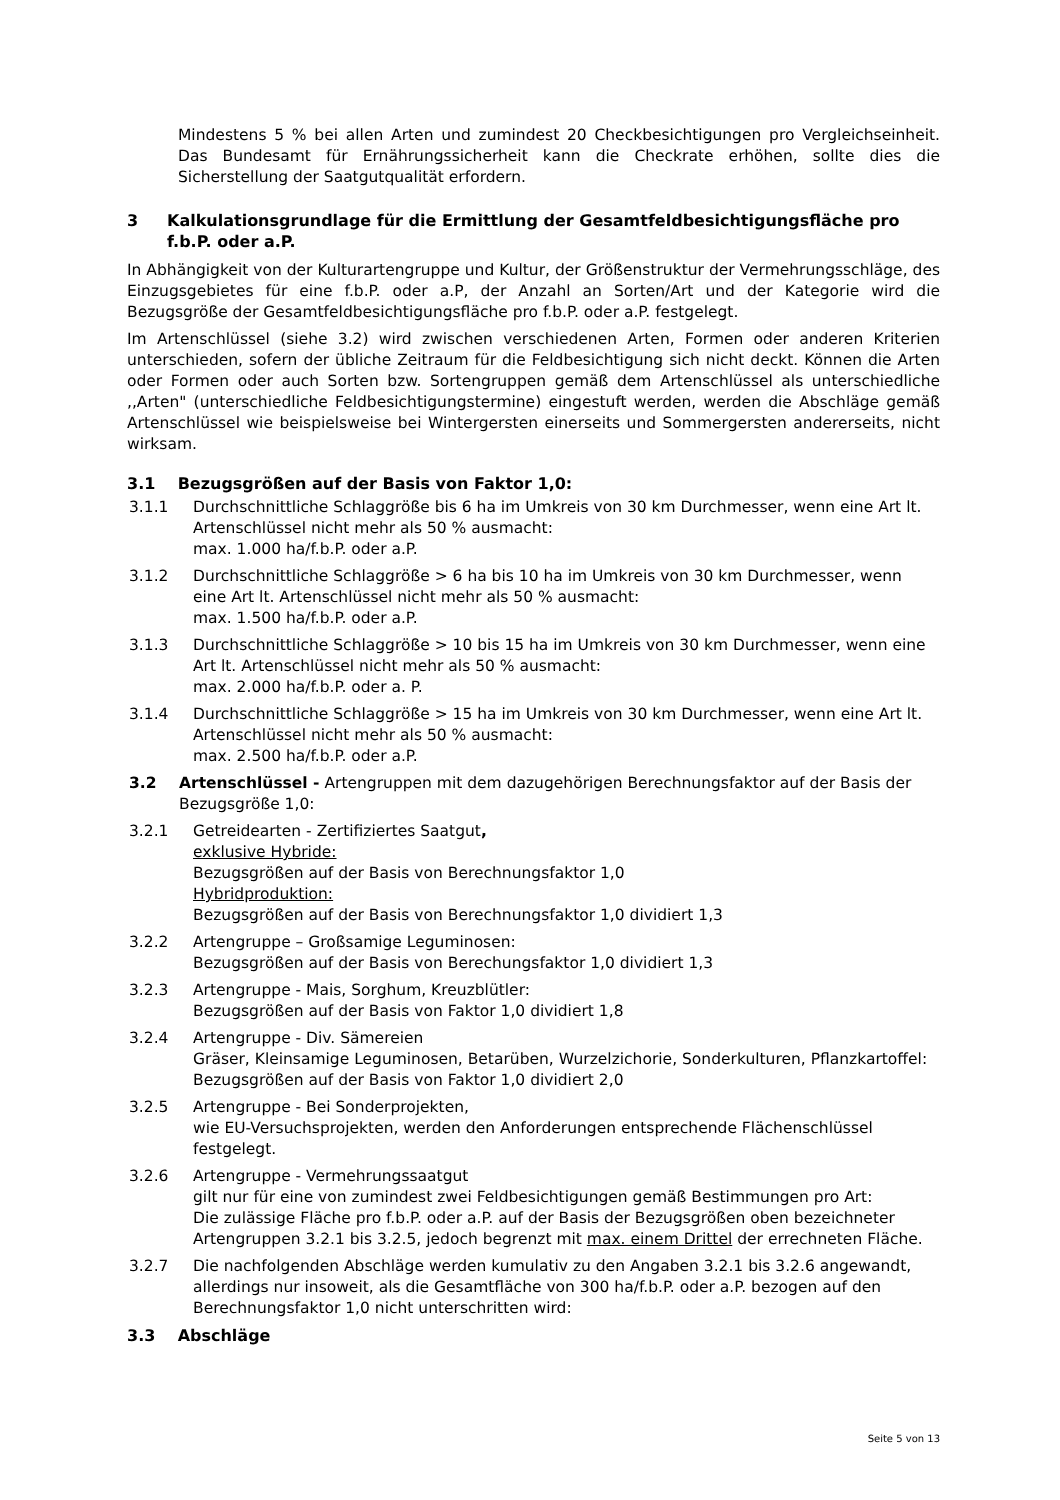Mindestens 5 % bei allen Arten und zumindest 20 Checkbesichtigungen pro Vergleichseinheit. Das Bundesamt für Ernährungssicherheit kann die Checkrate erhöhen, sollte dies die Sicherstellung der Saatgutqualität erfordern.
3 Kalkulationsgrundlage für die Ermittlung der Gesamtfeldbesichtigungsfläche pro f.b.P. oder a.P.
In Abhängigkeit von der Kulturartengruppe und Kultur, der Größenstruktur der Vermehrungsschläge, des Einzugsgebietes für eine f.b.P. oder a.P, der Anzahl an Sorten/Art und der Kategorie wird die Bezugsgröße der Gesamtfeldbesichtigungsfläche pro f.b.P. oder a.P. festgelegt.
Im Artenschlüssel (siehe 3.2) wird zwischen verschiedenen Arten, Formen oder anderen Kriterien unterschieden, sofern der übliche Zeitraum für die Feldbesichtigung sich nicht deckt. Können die Arten oder Formen oder auch Sorten bzw. Sortengruppen gemäß dem Artenschlüssel als unterschiedliche ,,Arten" (unterschiedliche Feldbesichtigungstermine) eingestuft werden, werden die Abschläge gemäß Artenschlüssel wie beispielsweise bei Wintergersten einerseits und Sommergersten andererseits, nicht wirksam.
3.1 Bezugsgrößen auf der Basis von Faktor 1,0:
3.1.1 Durchschnittliche Schlaggröße bis 6 ha im Umkreis von 30 km Durchmesser, wenn eine Art lt. Artenschlüssel nicht mehr als 50 % ausmacht:
max. 1.000 ha/f.b.P. oder a.P.
3.1.2 Durchschnittliche Schlaggröße > 6 ha bis 10 ha im Umkreis von 30 km Durchmesser, wenn eine Art lt. Artenschlüssel nicht mehr als 50 % ausmacht:
max. 1.500 ha/f.b.P. oder a.P.
3.1.3 Durchschnittliche Schlaggröße > 10 bis 15 ha im Umkreis von 30 km Durchmesser, wenn eine Art lt. Artenschlüssel nicht mehr als 50 % ausmacht:
max. 2.000 ha/f.b.P. oder a. P.
3.1.4 Durchschnittliche Schlaggröße > 15 ha im Umkreis von 30 km Durchmesser, wenn eine Art lt. Artenschlüssel nicht mehr als 50 % ausmacht:
max. 2.500 ha/f.b.P. oder a.P.
3.2 Artenschlüssel - Artengruppen mit dem dazugehörigen Berechnungsfaktor auf der Basis der Bezugsgröße 1,0:
3.2.1 Getreidearten - Zertifiziertes Saatgut,
exklusive Hybride:
Bezugsgrößen auf der Basis von Berechnungsfaktor 1,0
Hybridproduktion:
Bezugsgrößen auf der Basis von Berechnungsfaktor 1,0 dividiert 1,3
3.2.2 Artengruppe – Großsamige Leguminosen:
Bezugsgrößen auf der Basis von Berechungsfaktor 1,0 dividiert 1,3
3.2.3 Artengruppe - Mais, Sorghum, Kreuzblütler:
Bezugsgrößen auf der Basis von Faktor 1,0 dividiert 1,8
3.2.4 Artengruppe - Div. Sämereien
Gräser, Kleinsamige Leguminosen, Betarüben, Wurzelzichorie, Sonderkulturen, Pflanzkartoffel:
Bezugsgrößen auf der Basis von Faktor 1,0 dividiert 2,0
3.2.5 Artengruppe - Bei Sonderprojekten,
wie EU-Versuchsprojekten, werden den Anforderungen entsprechende Flächenschlüssel festgelegt.
3.2.6 Artengruppe - Vermehrungssaatgut
gilt nur für eine von zumindest zwei Feldbesichtigungen gemäß Bestimmungen pro Art:
Die zulässige Fläche pro f.b.P. oder a.P. auf der Basis der Bezugsgrößen oben bezeichneter Artengruppen 3.2.1 bis 3.2.5, jedoch begrenzt mit max. einem Drittel der errechneten Fläche.
3.2.7 Die nachfolgenden Abschläge werden kumulativ zu den Angaben 3.2.1 bis 3.2.6 angewandt, allerdings nur insoweit, als die Gesamtfläche von 300 ha/f.b.P. oder a.P. bezogen auf den Berechnungsfaktor 1,0 nicht unterschritten wird:
3.3 Abschläge
Seite 5 von 13